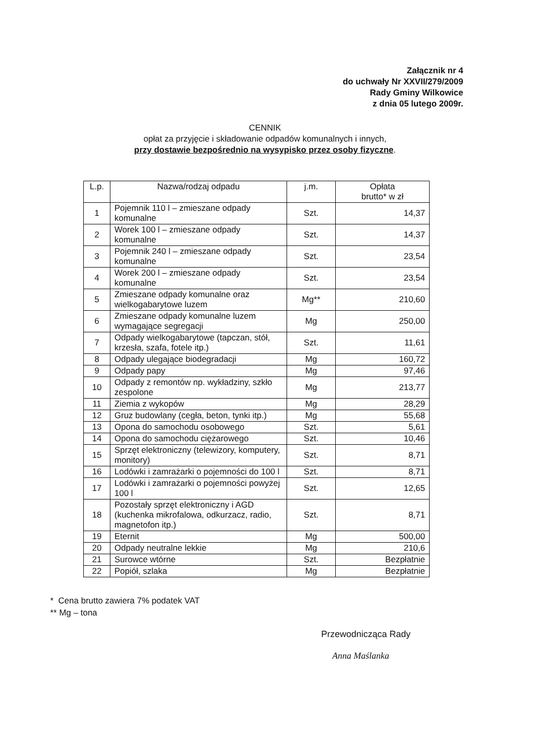Załącznik nr 4
do uchwały Nr XXVII/279/2009
Rady Gminy Wilkowice
z dnia 05 lutego 2009r.
CENNIK
opłat za przyjęcie i składowanie odpadów komunalnych i innych,
przy dostawie bezpośrednio na wysypisko przez osoby fizyczne.
| L.p. | Nazwa/rodzaj odpadu | j.m. | Opłata brutto* w zł |
| --- | --- | --- | --- |
| 1 | Pojemnik 110 l – zmieszane odpady komunalne | Szt. | 14,37 |
| 2 | Worek 100 l – zmieszane odpady komunalne | Szt. | 14,37 |
| 3 | Pojemnik 240 l – zmieszane odpady komunalne | Szt. | 23,54 |
| 4 | Worek 200 l – zmieszane odpady komunalne | Szt. | 23,54 |
| 5 | Zmieszane odpady komunalne oraz wielkogabarytowe luzem | Mg** | 210,60 |
| 6 | Zmieszane odpady komunalne luzem wymagające segregacji | Mg | 250,00 |
| 7 | Odpady wielkogabarytowe (tapczan, stół, krzesła, szafa, fotele itp.) | Szt. | 11,61 |
| 8 | Odpady ulegające biodegradacji | Mg | 160,72 |
| 9 | Odpady papy | Mg | 97,46 |
| 10 | Odpady z remontów np. wykładziny, szkło zespolone | Mg | 213,77 |
| 11 | Ziemia z wykopów | Mg | 28,29 |
| 12 | Gruz budowlany (cegła, beton, tynki itp.) | Mg | 55,68 |
| 13 | Opona do samochodu osobowego | Szt. | 5,61 |
| 14 | Opona do samochodu ciężarowego | Szt. | 10,46 |
| 15 | Sprzęt elektroniczny (telewizory, komputery, monitory) | Szt. | 8,71 |
| 16 | Lodówki i zamrażarki o pojemności do 100 l | Szt. | 8,71 |
| 17 | Lodówki i zamrażarki o pojemności powyżej 100 l | Szt. | 12,65 |
| 18 | Pozostały sprzęt elektroniczny i AGD (kuchenka mikrofalowa, odkurzacz, radio, magnetofon itp.) | Szt. | 8,71 |
| 19 | Eternit | Mg | 500,00 |
| 20 | Odpady neutralne lekkie | Mg | 210,6 |
| 21 | Surowce wtórne | Szt. | Bezpłatnie |
| 22 | Popiół, szlaka | Mg | Bezpłatnie |
* Cena brutto zawiera 7% podatek VAT
** Mg – tona
Przewodnicząca Rady
Anna Maślanka